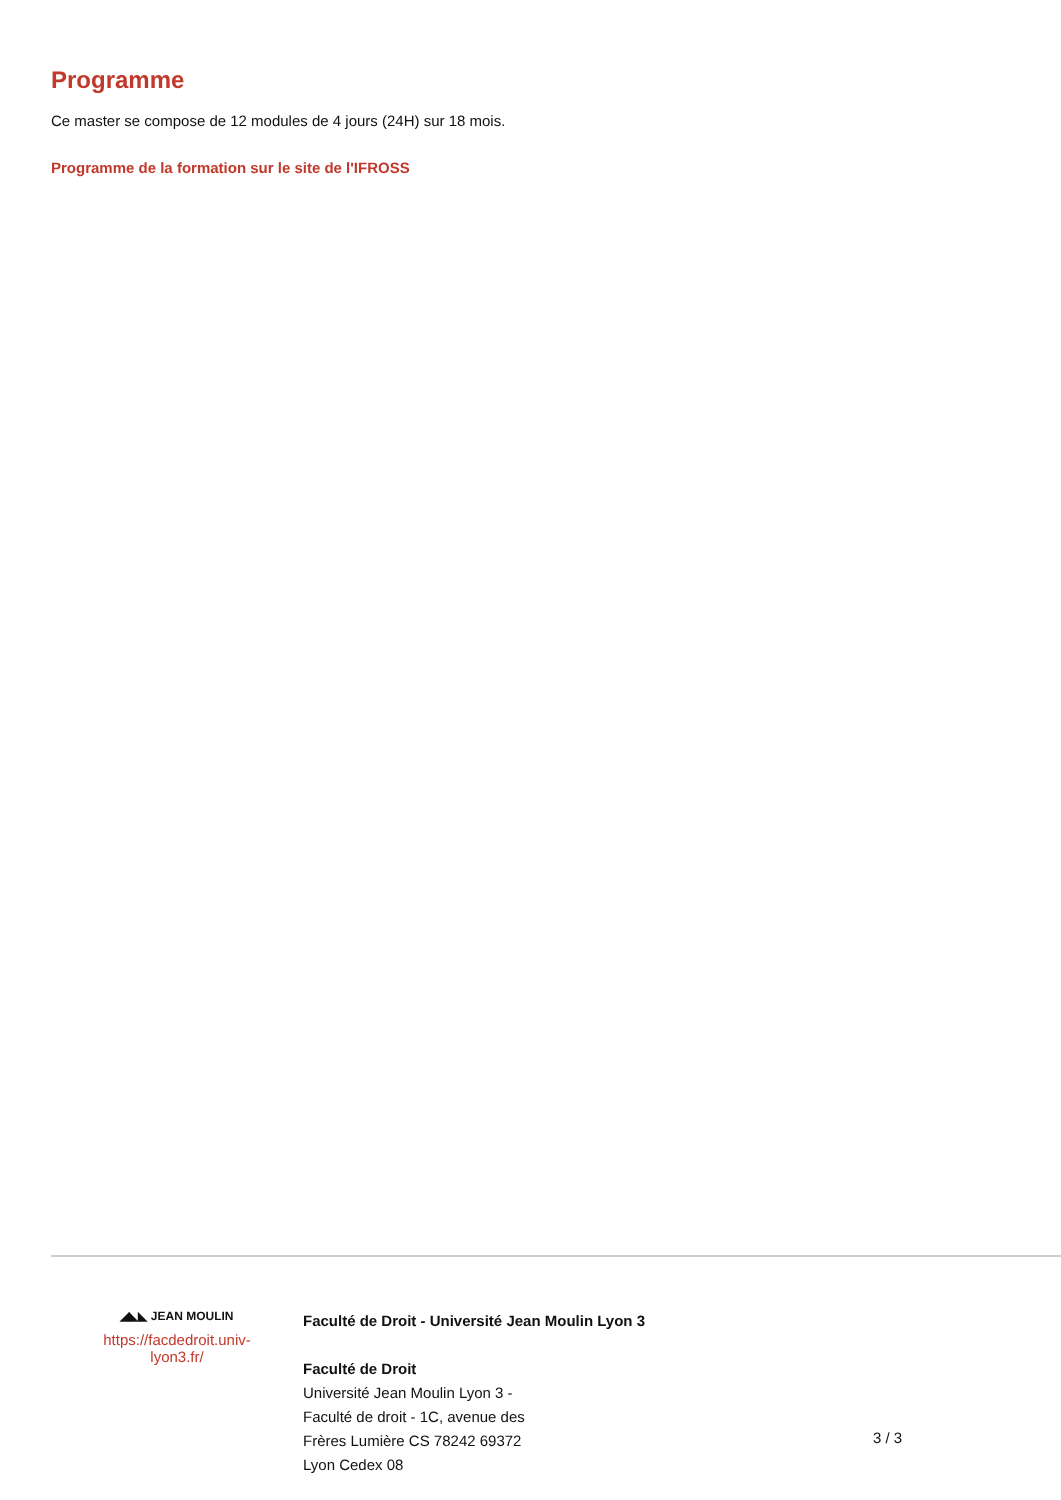Programme
Ce master se compose de 12 modules de 4 jours (24H) sur 18 mois.
Programme de la formation sur le site de l'IFROSS
◢◣◣ JEAN MOULIN
https://facdedroit.univ-
lyon3.fr/
Faculté de Droit - Université Jean Moulin Lyon 3
Faculté de Droit
Université Jean Moulin Lyon 3 -
Faculté de droit - 1C, avenue des
Frères Lumière CS 78242 69372
Lyon Cedex 08
3 / 3